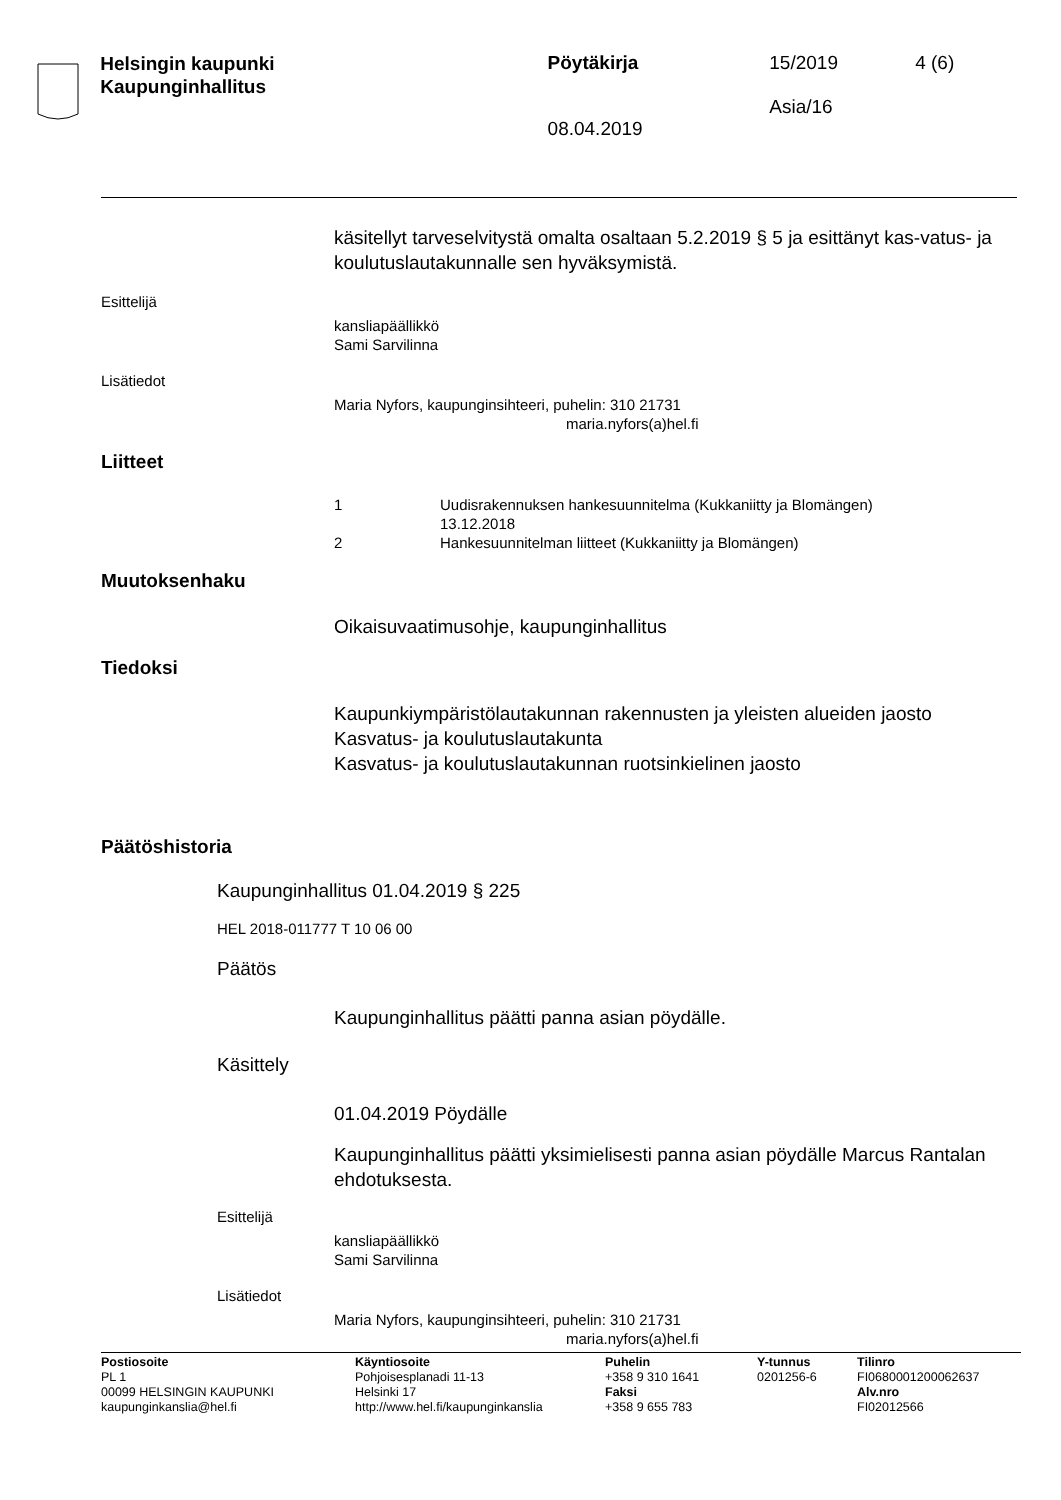Helsingin kaupunki
Kaupunginhallitus
Pöytäkirja
08.04.2019
15/2019
Asia/16
4 (6)
käsitellyt tarveselvitystä omalta osaltaan 5.2.2019 § 5 ja esittänyt kas-vatus- ja koulutuslautakunnalle sen hyväksymistä.
Esittelijä
kansliapäällikkö
Sami Sarvilinna
Lisätiedot
Maria Nyfors, kaupunginsihteeri, puhelin: 310 21731
maria.nyfors(a)hel.fi
Liitteet
1 Uudisrakennuksen hankesuunnitelma (Kukkaniitty ja Blomängen)
13.12.2018
2 Hankesuunnitelman liitteet (Kukkaniitty ja Blomängen)
Muutoksenhaku
Oikaisuvaatimusohje, kaupunginhallitus
Tiedoksi
Kaupunkiympäristölautakunnan rakennusten ja yleisten alueiden jaosto
Kasvatus- ja koulutuslautakunta
Kasvatus- ja koulutuslautakunnan ruotsinkielinen jaosto
Päätöshistoria
Kaupunginhallitus 01.04.2019 § 225
HEL 2018-011777 T 10 06 00
Päätös
Kaupunginhallitus päätti panna asian pöydälle.
Käsittely
01.04.2019 Pöydälle
Kaupunginhallitus päätti yksimielisesti panna asian pöydälle Marcus Rantalan ehdotuksesta.
Esittelijä
kansliapäällikkö
Sami Sarvilinna
Lisätiedot
Maria Nyfors, kaupunginsihteeri, puhelin: 310 21731
maria.nyfors(a)hel.fi
Postiosoite
PL 1
00099 HELSINGIN KAUPUNKI
kaupunginkanslia@hel.fi
Käyntiosoite
Pohjoisesplanadi 11-13
Helsinki 17
http://www.hel.fi/kaupunginkanslia
Puhelin
+358 9 310 1641
Faksi
+358 9 655 783
Y-tunnus
0201256-6
Tilinro
FI0680001200062637
Alv.nro
FI02012566